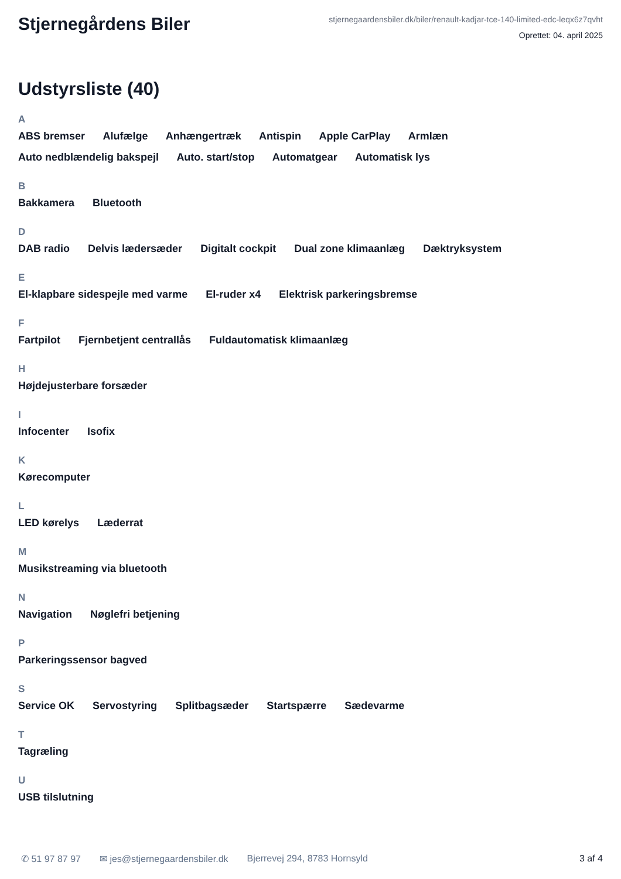Stjernegårdens Biler
stjernegaardensbiler.dk/biler/renault-kadjar-tce-140-limited-edc-leqx6z7qvht
Oprettet: 04. april 2025
Udstyrsliste (40)
A
ABS bremser Alufælge Anhængertræk Antispin Apple CarPlay Armlæn
Auto nedblændelig bakspejl Auto. start/stop Automatgear Automatisk lys
B
Bakkamera Bluetooth
D
DAB radio Delvis lædersæder Digitalt cockpit Dual zone klimaanlæg Dæktryksystem
E
El-klapbare sidespejle med varme El-ruder x4 Elektrisk parkeringsbremse
F
Fartpilot Fjernbetjent centrallås Fuldautomatisk klimaanlæg
H
Højdejusterbare forsæder
I
Infocenter Isofix
K
Kørecomputer
L
LED kørelys Læderrat
M
Musikstreaming via bluetooth
N
Navigation Nøglefri betjening
P
Parkeringssensor bagved
S
Service OK Servostyring Splitbagsæder Startspærre Sædevarme
T
Tagræling
U
USB tilslutning
✆ 51 97 87 97 ✉ jes@stjernegaardensbiler.dk Bjerrevej 294, 8783 Hornsyld 3 af 4